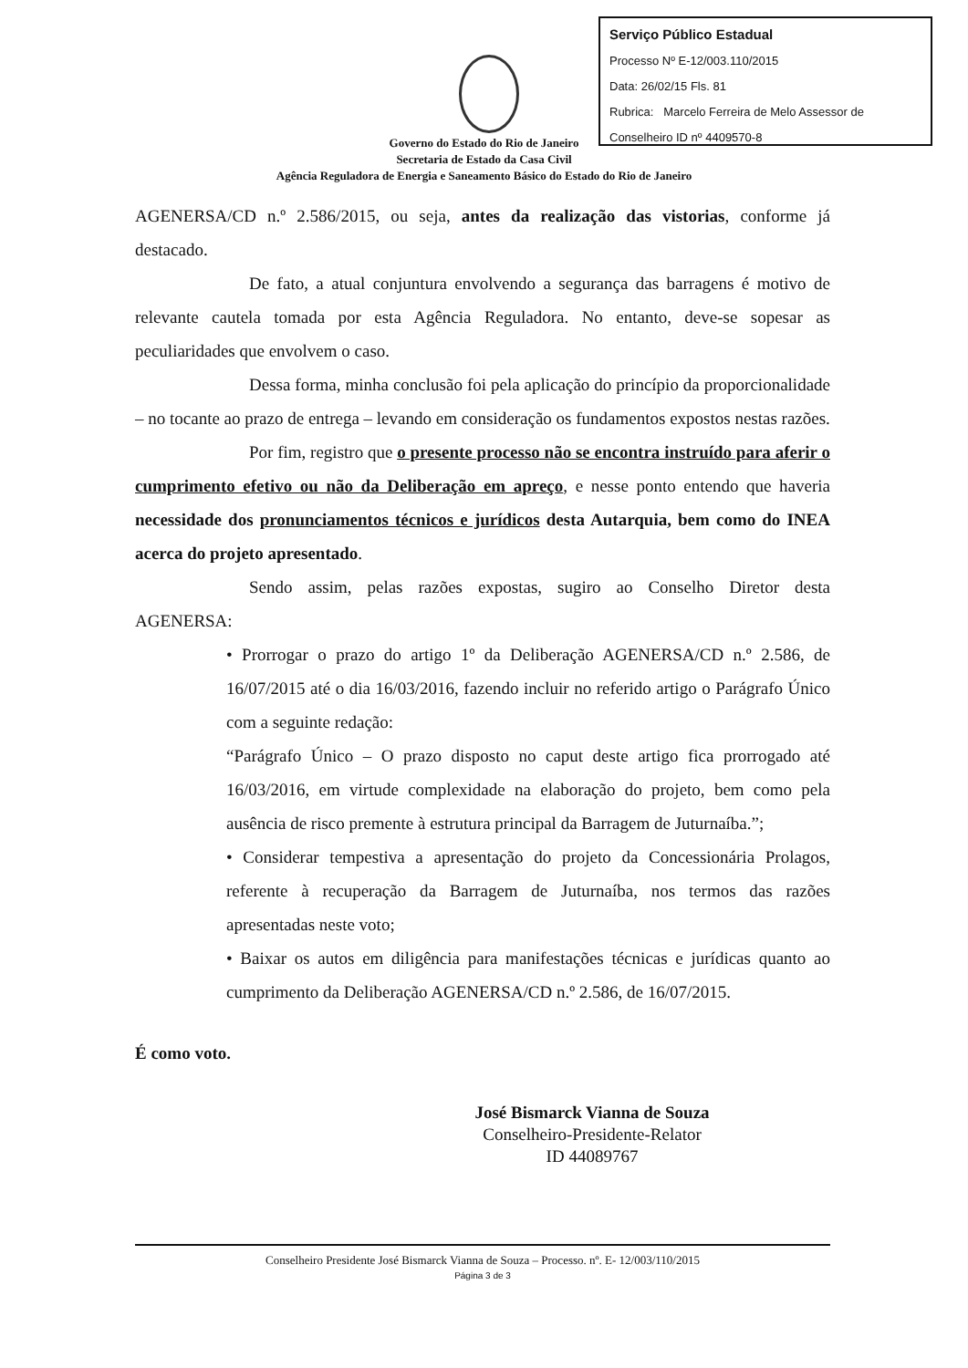Serviço Público Estadual
Processo Nº E-12/003.110/2015
Data: 26/02/15 Fls. 81
Rubrica: Marcelo Ferreira de Melo Assessor de Conselheiro ID nº 4409570-8
Governo do Estado do Rio de Janeiro
Secretaria de Estado da Casa Civil
Agência Reguladora de Energia e Saneamento Básico do Estado do Rio de Janeiro
AGENERSA/CD n.º 2.586/2015, ou seja, antes da realização das vistorias, conforme já destacado.
De fato, a atual conjuntura envolvendo a segurança das barragens é motivo de relevante cautela tomada por esta Agência Reguladora. No entanto, deve-se sopesar as peculiaridades que envolvem o caso.
Dessa forma, minha conclusão foi pela aplicação do princípio da proporcionalidade – no tocante ao prazo de entrega – levando em consideração os fundamentos expostos nestas razões.
Por fim, registro que o presente processo não se encontra instruído para aferir o cumprimento efetivo ou não da Deliberação em apreço, e nesse ponto entendo que haveria necessidade dos pronunciamentos técnicos e jurídicos desta Autarquia, bem como do INEA acerca do projeto apresentado.
Sendo assim, pelas razões expostas, sugiro ao Conselho Diretor desta AGENERSA:
• Prorrogar o prazo do artigo 1º da Deliberação AGENERSA/CD n.º 2.586, de 16/07/2015 até o dia 16/03/2016, fazendo incluir no referido artigo o Parágrafo Único com a seguinte redação:
“Parágrafo Único – O prazo disposto no caput deste artigo fica prorrogado até 16/03/2016, em virtude complexidade na elaboração do projeto, bem como pela ausência de risco premente à estrutura principal da Barragem de Juturnaíba.”;
• Considerar tempestiva a apresentação do projeto da Concessionária Prolagos, referente à recuperação da Barragem de Juturnaíba, nos termos das razões apresentadas neste voto;
• Baixar os autos em diligência para manifestações técnicas e jurídicas quanto ao cumprimento da Deliberação AGENERSA/CD n.º 2.586, de 16/07/2015.
É como voto.
José Bismarck Vianna de Souza
Conselheiro-Presidente-Relator
ID 44089767
Conselheiro Presidente José Bismarck Vianna de Souza – Processo. nº. E- 12/003/110/2015
Página 3 de 3